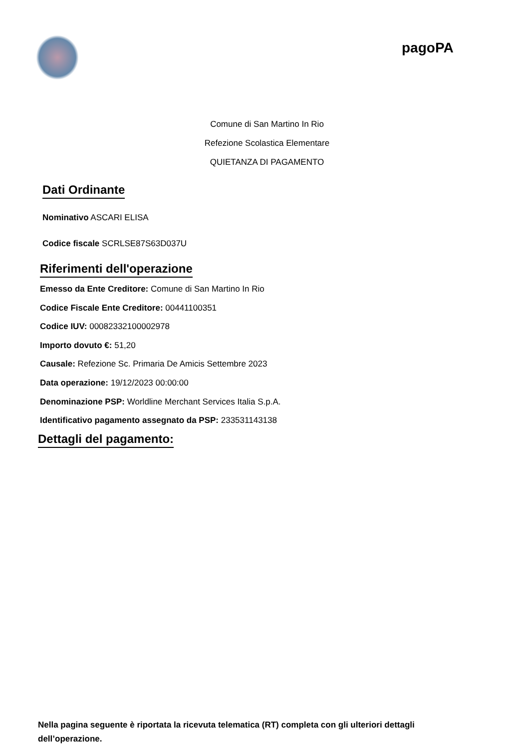pagoPA
Comune di San Martino In Rio
Refezione Scolastica Elementare
QUIETANZA DI PAGAMENTO
Dati Ordinante
Nominativo ASCARI ELISA
Codice fiscale SCRLSE87S63D037U
Riferimenti dell'operazione
Emesso da Ente Creditore: Comune di San Martino In Rio
Codice Fiscale Ente Creditore: 00441100351
Codice IUV: 00082332100002978
Importo dovuto €: 51,20
Causale: Refezione Sc. Primaria De Amicis Settembre 2023
Data operazione: 19/12/2023 00:00:00
Denominazione PSP: Worldline Merchant Services Italia S.p.A.
Identificativo pagamento assegnato da PSP: 233531143138
Dettagli del pagamento:
Nella pagina seguente è riportata la ricevuta telematica (RT) completa con gli ulteriori dettagli dell’operazione.